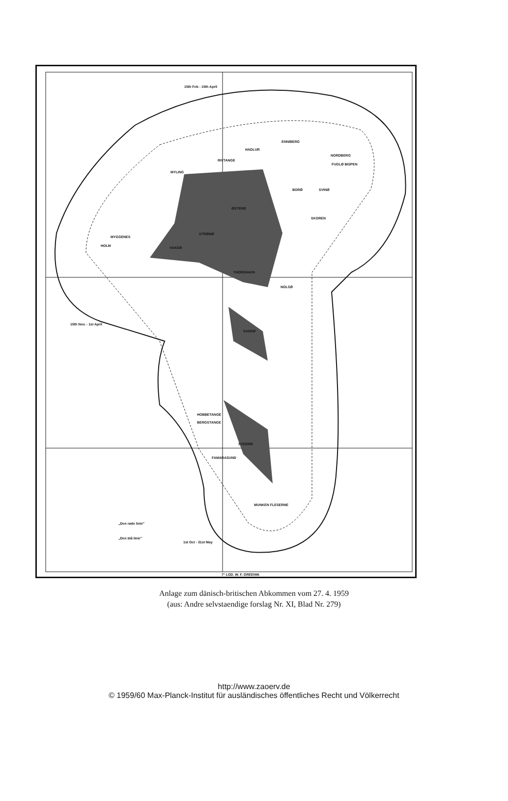15th Feb - 15th April
ENNIBERG
HADLUR
NORDBERG
RIVTANGE
FUGLØ BISPEN
MYLING
BORØ SVINØ
ØSTERØ
SKOREN
STRØMØ
MYGGENES
HOLM VAAGØ
THORSHAVN
NOLSØ
15th Nov. - 1st April
SANDØ
HOBBETANGE
BERGSTANGE
SYDERØ
FAMARASUND
MUNKEN FLESERNE
„Den røde linie"
„Den blå linie"
1st Oct - 31st May
7° LGD. W. F. GREENW.
Anlage zum dänisch-britischen Abkommen vom 27. 4. 1959
(aus: Andre selvstaendige forslag Nr. XI, Blad Nr. 279)
http://www.zaoerv.de
© 1959/60 Max-Planck-Institut für ausländisches öffentliches Recht und Völkerrecht